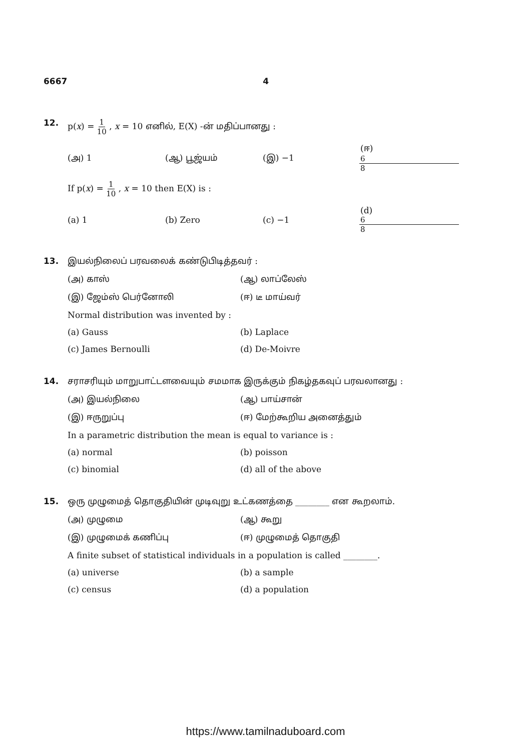6667 4
12. p(x) = 1 10 , x = 10 எனில், E(X) -ன் மதிப்பானது :
(அ) 1 (ஆ) பூஜ்யம் (இ) −1 (ஈ) 6 8
If p(x) = 1 10 , x = 10 then E(X) is :
(a) 1 (b) Zero (c) −1 (d) 6 8
13. இயல்நிலைப் பரவலைக் கண்டுபிடித்தவர் :
(அ) காஸ் (ஆ) லாப்லேஸ்
(இ) ஜேம்ஸ் பெர்னோலி (ஈ) டீ மாய்வர்
Normal distribution was invented by :
(a) Gauss (b) Laplace
(c) James Bernoulli (d) De-Moivre
14. சராசரியும் மாறுபாட்டளவையும் சமமாக இருக்கும் நிகழ்தகவுப் பரவலானது :
(அ) இயல்நிலை (ஆ) பாய்சான்
(இ) ஈருறுப்பு (ஈ) மேற்கூறிய அனைத்தும்
In a parametric distribution the mean is equal to variance is :
(a) normal (b) poisson
(c) binomial (d) all of the above
15. ஒரு முழுமைத் தொகுதியின் முடிவுறு உட்கணத்தை ________ என கூறலாம்.
(அ) முழுமை (ஆ) கூறு
(இ) முழுமைக் கணிப்பு (ஈ) முழுமைத் தொகுதி
A finite subset of statistical individuals in a population is called ________.
(a) universe (b) a sample
(c) census (d) a population
https://www.tamilnaduboard.com